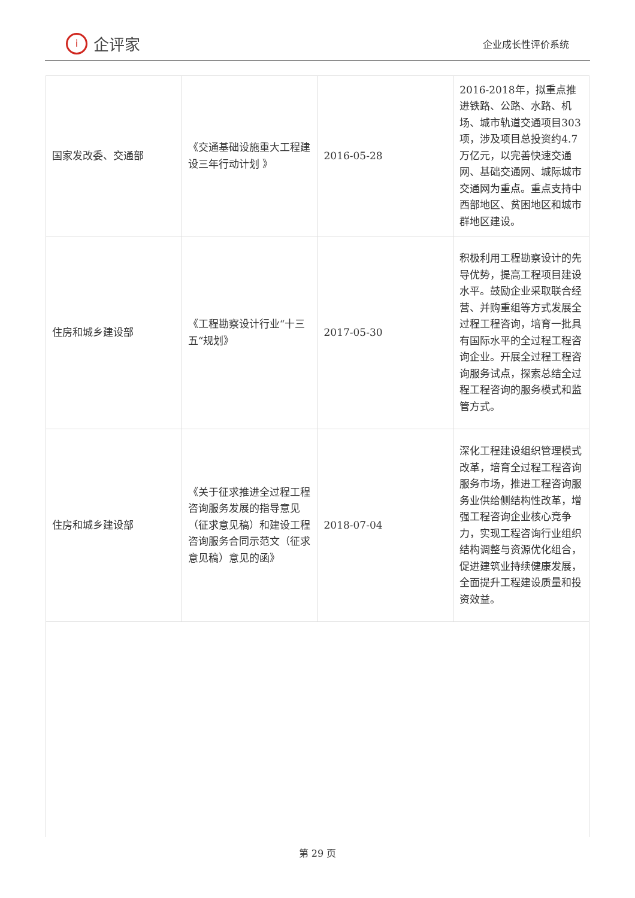i
企评家
企业成长性评价系统
| 国家发改委、交通部 | 《交通基础设施重大工程建设三年行动计划 》 | 2016-05-28 | 2016-2018年，拟重点推进铁路、公路、水路、机场、城市轨道交通项目303项，涉及项目总投资约4.7万亿元，以完善快速交通网、基础交通网、城际城市交通网为重点。重点支持中西部地区、贫困地区和城市群地区建设。 |
| 住房和城乡建设部 | 《工程勘察设计行业“十三五“规划》 | 2017-05-30 | 积极利用工程勘察设计的先导优势，提高工程项目建设水平。鼓励企业采取联合经营、并购重组等方式发展全过程工程咨询，培育一批具有国际水平的全过程工程咨询企业。开展全过程工程咨询服务试点，探索总结全过程工程咨询的服务模式和监管方式。 |
| 住房和城乡建设部 | 《关于征求推进全过程工程咨询服务发展的指导意见（征求意见稿）和建设工程咨询服务合同示范文（征求意见稿）意见的函》 | 2018-07-04 | 深化工程建设组织管理模式改革，培育全过程工程咨询服务市场，推进工程咨询服务业供给侧结构性改革，增强工程咨询企业核心竞争力，实现工程咨询行业组织结构调整与资源优化组合，促进建筑业持续健康发展，全面提升工程建设质量和投资效益。 |
第 29 页